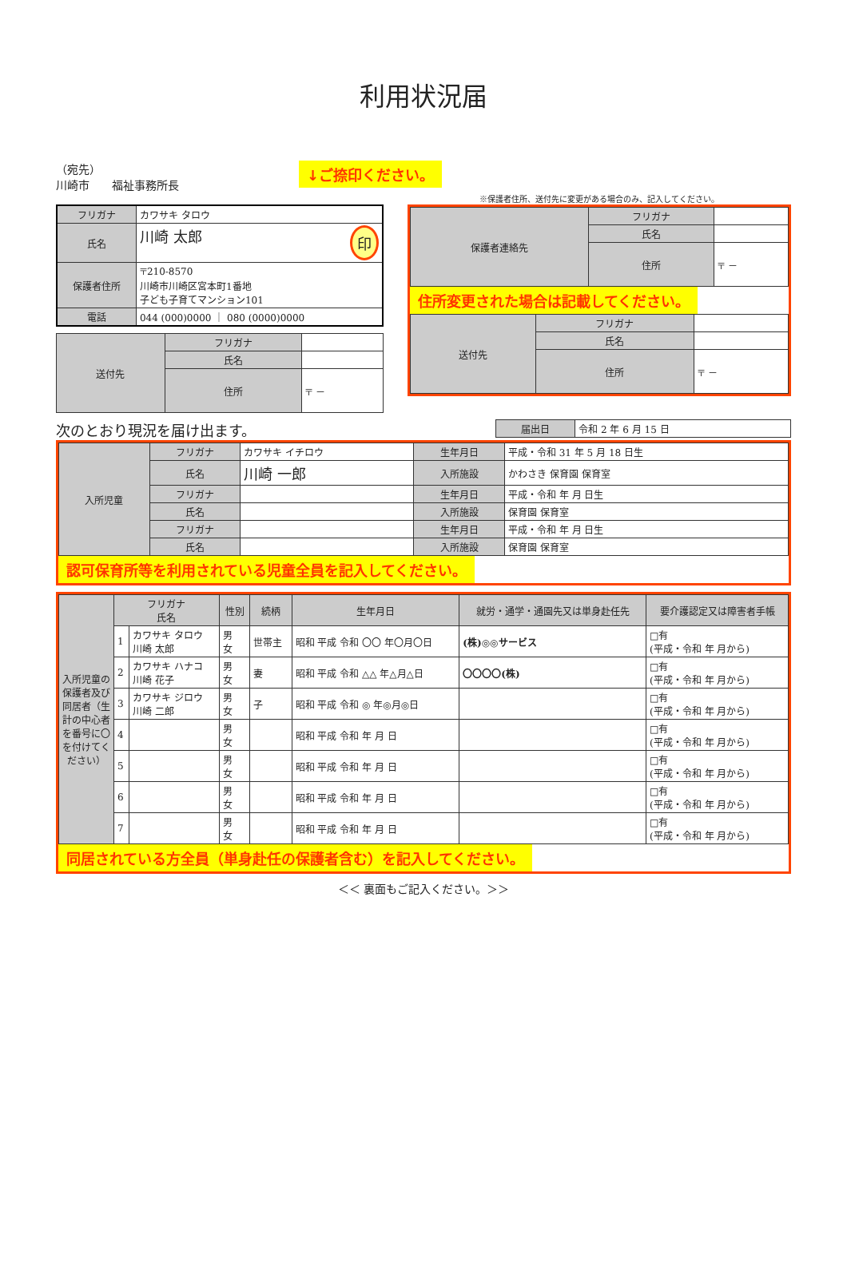利用状況届
（宛先）
川崎市　　福祉事務所長
↓ご捺印ください。
※保護者住所、送付先に変更がある場合のみ、記入してください。
| フリガナ | カワサキ タロウ |
| 氏名 | 川崎 太郎 印 |
| 保護者住所 | 〒210-8570 川崎市川崎区宮本町1番地 子ども子育てマンション101 |
| 電話 | 044 (000)0000 ｜ 080 (0000)0000 |
| 送付先 | フリガナ | |
| | 氏名 | |
| | 住所 | 〒 － |
| 保護者連絡先 | フリガナ | |
| | 氏名 | |
| | 住所 | 〒 － |
住所変更された場合は記載してください。
| 送付先 | フリガナ | |
| | 氏名 | |
| | 住所 | 〒 － |
次のとおり現況を届け出ます。
| 届出日 | 令和 2 年 6 月 15 日 |
| 入所児童 | フリガナ | カワサキ イチロウ | 生年月日 | 平成・令和 31 年 5 月 18 日生 |
| | 氏名 | 川崎 一郎 | 入所施設 | かわさき 保育園 保育室 |
| | フリガナ | | 生年月日 | 平成・令和 年 月 日生 |
| | 氏名 | | 入所施設 | 保育園 保育室 |
| | フリガナ | | 生年月日 | 平成・令和 年 月 日生 |
| | 氏名 | | 入所施設 | 保育園 保育室 |
認可保育所等を利用されている児童全員を記入してください。
| 入所児童の保護者及び同居者（生計の中心者を番号に〇を付けてください） | フリガナ 氏名 | | 性別 | 続柄 | 生年月日 | 就労・通学・通園先又は単身赴任先 | 要介護認定又は障害者手帳 |
| --- | --- | --- | --- | --- | --- | --- | --- |
| | 1 | カワサキ タロウ 川崎 太郎 | 男 女 | 世帯主 | 昭和 平成 令和 〇〇 年〇月〇日 | (株)◎◎サービス | □有 (平成・令和 年 月から) |
| | 2 | カワサキ ハナコ 川崎 花子 | 男 女 | 妻 | 昭和 平成 令和 △△ 年△月△日 | 〇〇〇〇(株) | □有 (平成・令和 年 月から) |
| | 3 | カワサキ ジロウ 川崎 二郎 | 男 女 | 子 | 昭和 平成 令和 ◎ 年◎月◎日 | | □有 (平成・令和 年 月から) |
| | 4 | | 男 女 | | 昭和 平成 令和 年 月 日 | | □有 (平成・令和 年 月から) |
| | 5 | | 男 女 | | 昭和 平成 令和 年 月 日 | | □有 (平成・令和 年 月から) |
| | 6 | | 男 女 | | 昭和 平成 令和 年 月 日 | | □有 (平成・令和 年 月から) |
| | 7 | | 男 女 | | 昭和 平成 令和 年 月 日 | | □有 (平成・令和 年 月から) |
同居されている方全員（単身赴任の保護者含む）を記入してください。
＜＜ 裏面もご記入ください。＞＞